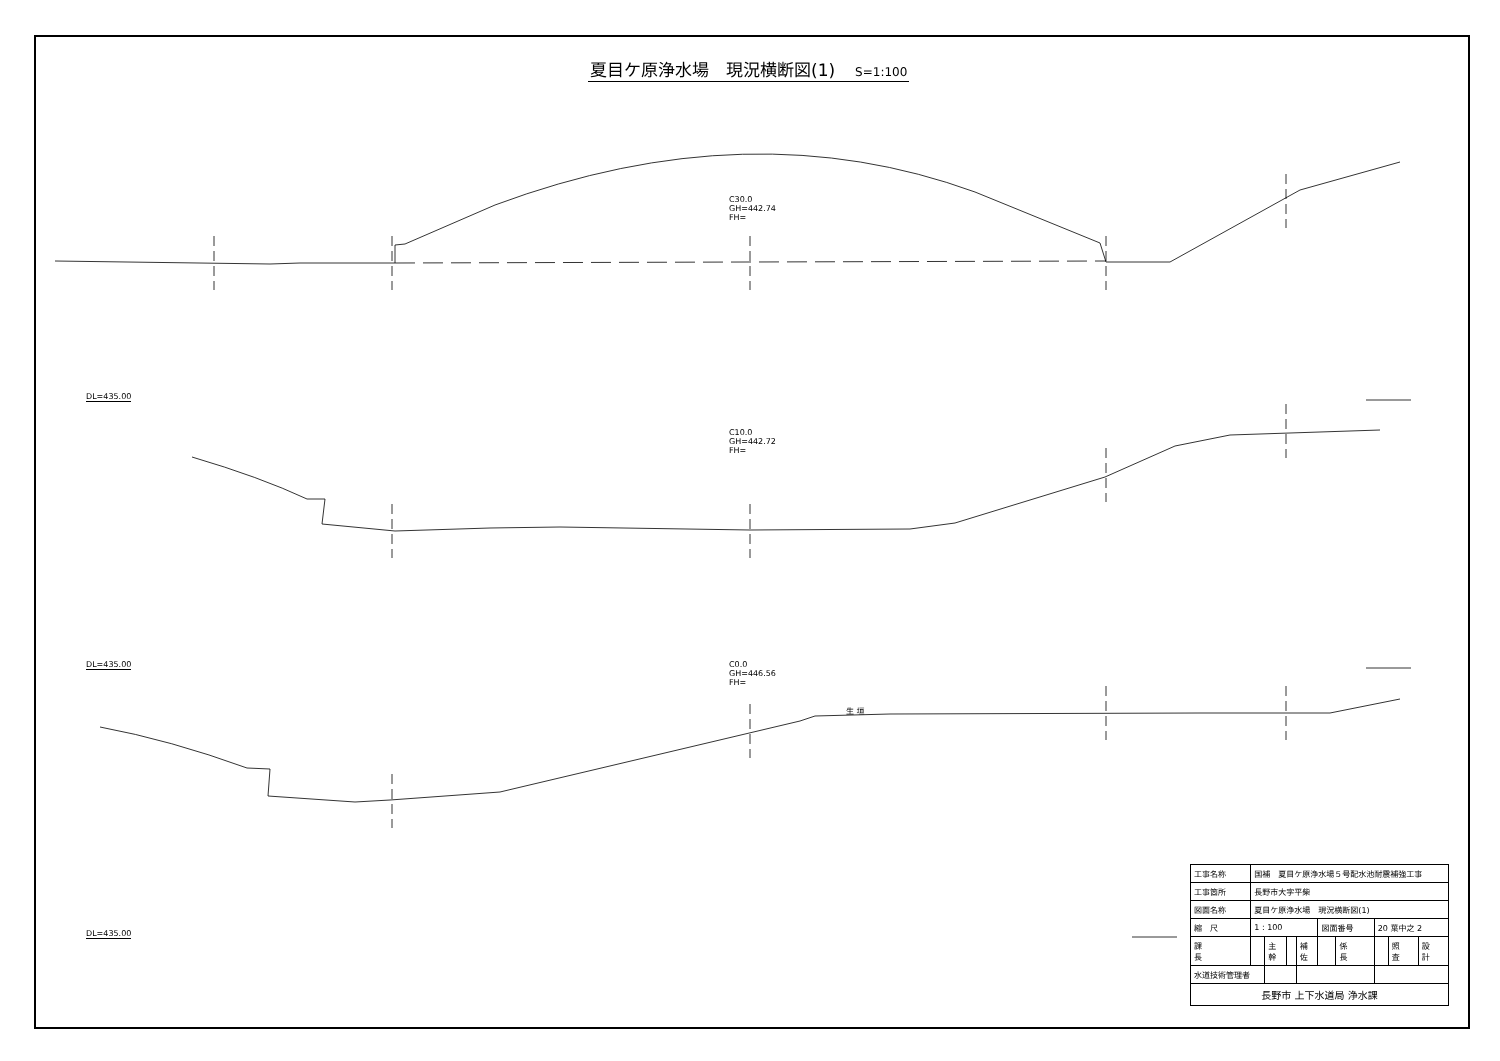夏目ケ原浄水場　現況横断図(1) S=1:100
C30.0
GH=442.74
FH=
C10.0
GH=442.72
FH=
C0.0
GH=446.56
FH=
生 垣
DL=435.00
DL=435.00
DL=435.00
| 工事名称 | 国補 夏目ケ原浄水場５号配水池耐震補強工事 | | | | | | | | |
| 工事箇所 | 長野市大字平柴 | | | | | | | | |
| 図面名称 | 夏目ケ原浄水場 現況横断図(1) | | | | | | | | |
| 縮 尺 | 1 : 100 | | | | 図面番号 | | 20 葉中之 2 | | |
| 課 長 | | 主 幹 | | 補 佐 | | 係 長 | | 照 査 | 設 計 |
| 水道技術管理者 | | | | | | | | | |
| 長野市 上下水道局 浄水課 | | | | | | | | | |